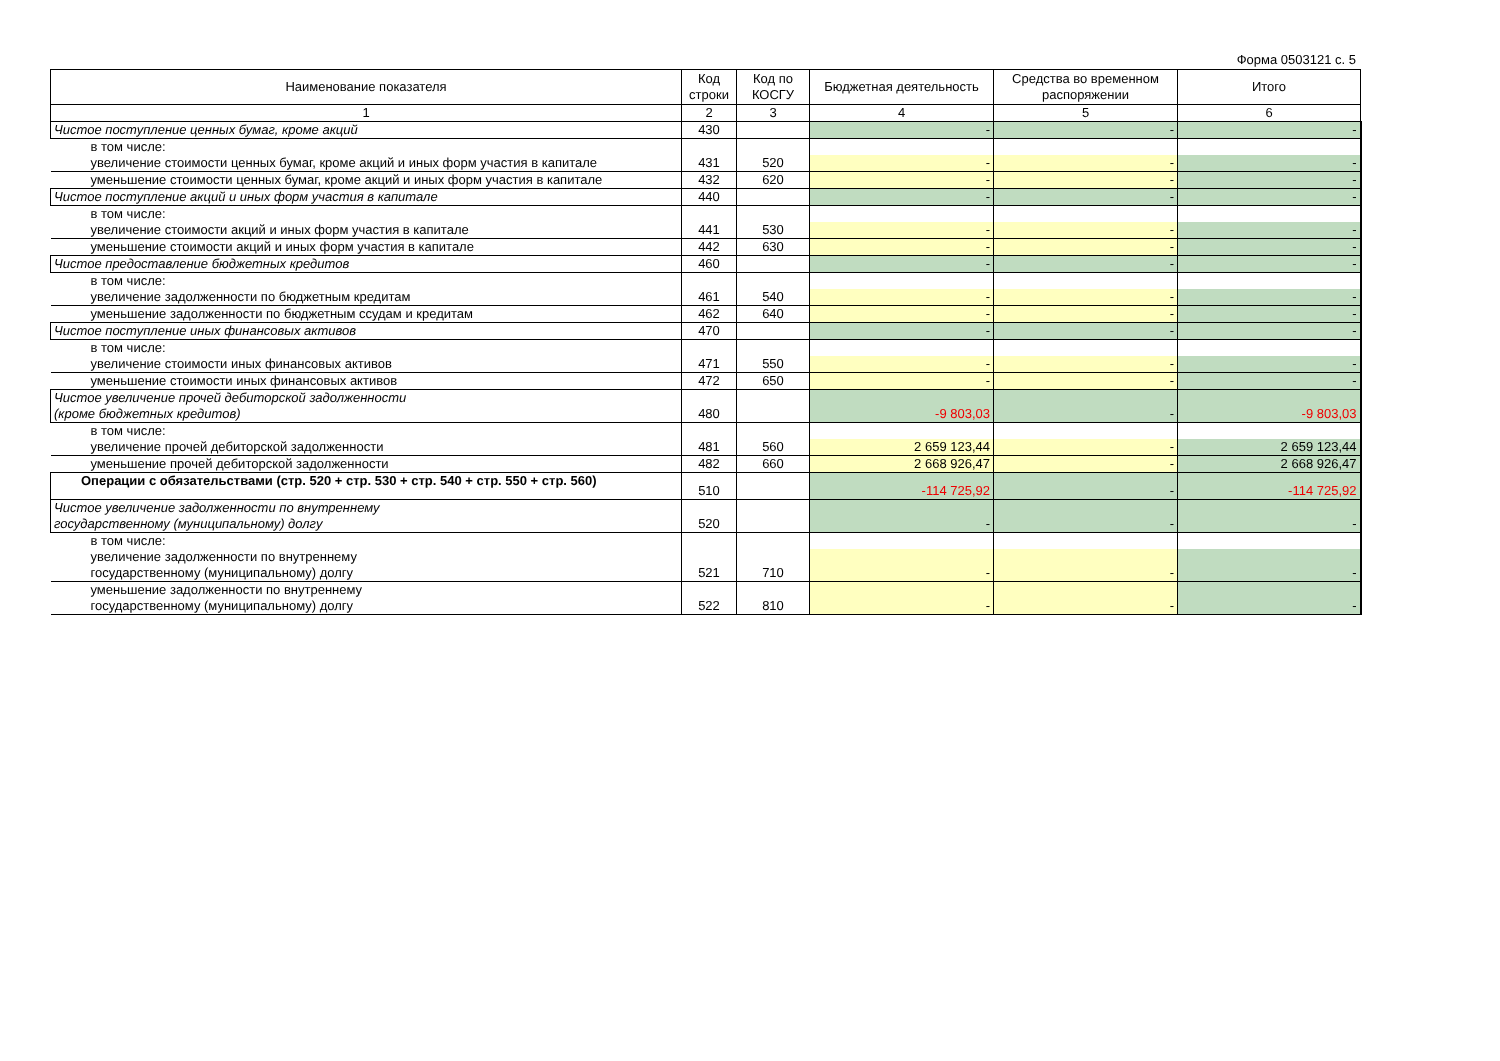Форма 0503121 с. 5
| Наименование показателя | Код строки | Код по КОСГУ | Бюджетная деятельность | Средства во временном распоряжении | Итого |
| --- | --- | --- | --- | --- | --- |
| 1 | 2 | 3 | 4 | 5 | 6 |
| Чистое поступление ценных бумаг, кроме акций | 430 | | - | - | - |
| в том числе: | | | | | |
| увеличение стоимости ценных бумаг, кроме акций и иных форм участия в капитале | 431 | 520 | - | - | - |
| уменьшение стоимости ценных бумаг, кроме акций и иных форм участия в капитале | 432 | 620 | - | - | - |
| Чистое поступление акций и иных форм участия в капитале | 440 | | - | - | - |
| в том числе: | | | | | |
| увеличение стоимости акций и иных форм участия в капитале | 441 | 530 | - | - | - |
| уменьшение стоимости акций и иных форм участия в капитале | 442 | 630 | - | - | - |
| Чистое предоставление бюджетных кредитов | 460 | | - | - | - |
| в том числе: | | | | | |
| увеличение задолженности по бюджетным кредитам | 461 | 540 | - | - | - |
| уменьшение задолженности по бюджетным ссудам и кредитам | 462 | 640 | - | - | - |
| Чистое поступление иных финансовых активов | 470 | | - | - | - |
| в том числе: | | | | | |
| увеличение стоимости иных финансовых активов | 471 | 550 | - | - | - |
| уменьшение стоимости иных финансовых активов | 472 | 650 | - | - | - |
| Чистое увеличение прочей дебиторской задолженности (кроме бюджетных кредитов) | 480 | | -9 803,03 | - | -9 803,03 |
| в том числе: | | | | | |
| увеличение прочей дебиторской задолженности | 481 | 560 | 2 659 123,44 | - | 2 659 123,44 |
| уменьшение прочей дебиторской задолженности | 482 | 660 | 2 668 926,47 | - | 2 668 926,47 |
| Операции с обязательствами (стр. 520 + стр. 530 + стр. 540 + стр. 550 + стр. 560) | 510 | | -114 725,92 | - | -114 725,92 |
| Чистое увеличение задолженности по внутреннему государственному (муниципальному) долгу | 520 | | - | - | - |
| в том числе: | | | | | |
| увеличение задолженности по внутреннему государственному (муниципальному) долгу | 521 | 710 | - | - | - |
| уменьшение задолженности по внутреннему государственному (муниципальному) долгу | 522 | 810 | - | - | - |